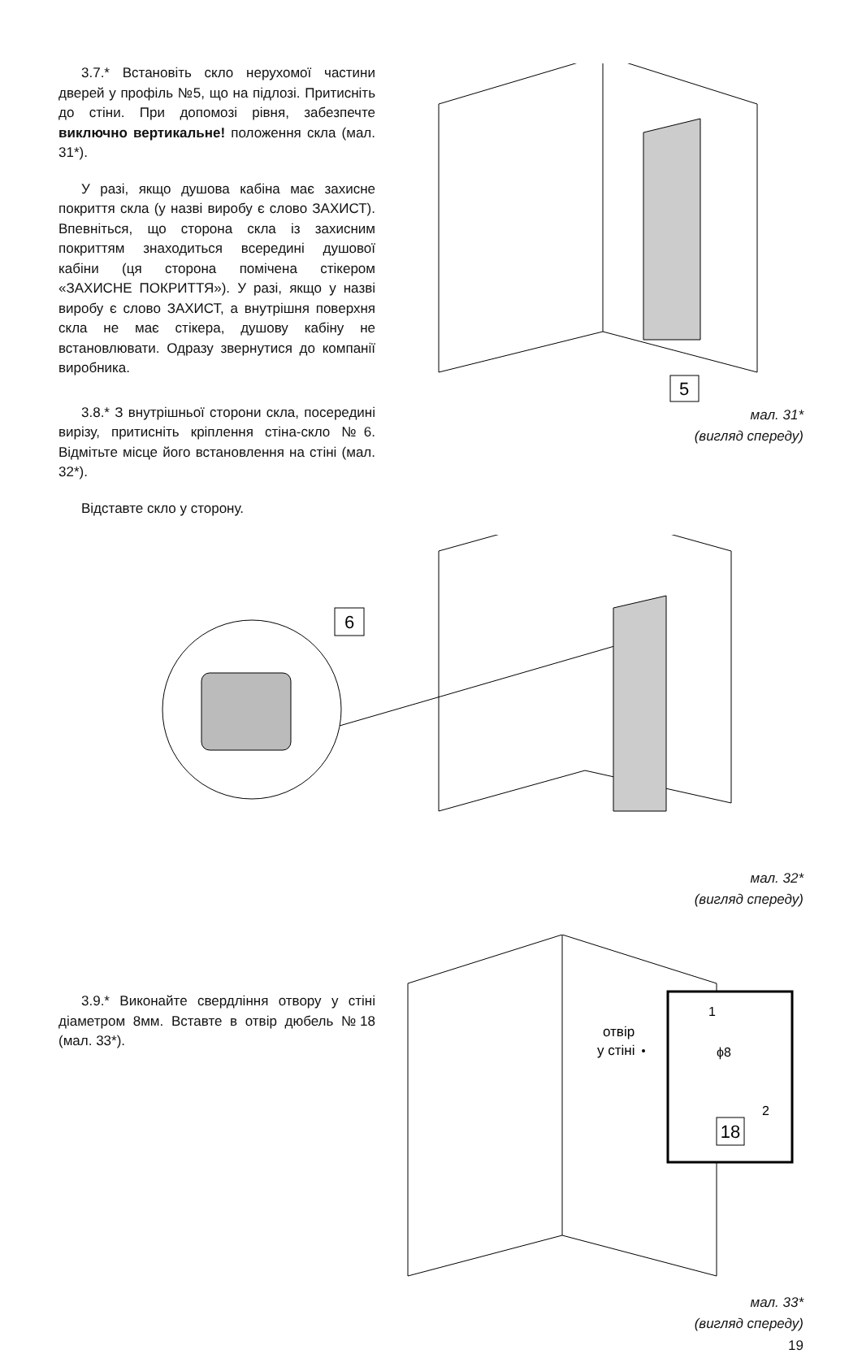3.7.* Встановіть скло нерухомої частини дверей у профіль №5, що на підлозі. Притисніть до стіни. При допомозі рівня, забезпечте виключно вертикальне! положення скла (мал. 31*).
У разі, якщо душова кабіна має захисне покриття скла (у назві виробу є слово ЗАХИСТ). Впевніться, що сторона скла із захисним покриттям знаходиться всередині душової кабіни (ця сторона помічена стікером «ЗАХИСНЕ ПОКРИТТЯ»). У разі, якщо у назві виробу є слово ЗАХИСТ, а внутрішня поверхня скла не має стікера, душову кабіну не встановлювати. Одразу звернутися до компанії виробника.
3.8.* З внутрішньої сторони скла, посередині вирізу, притисніть кріплення стіна-скло №6. Відмітьте місце його встановлення на стіні (мал. 32*).
Відставте скло у сторону.
5
мал. 31*
(вигляд спереду)
6
мал. 32*
(вигляд спереду)
3.9.* Виконайте свердління отвору у стіні діаметром 8мм. Вставте в отвір дюбель №18 (мал. 33*).
отвір
у стіні
1
ϕ8
2
18
мал. 33*
(вигляд спереду)
19